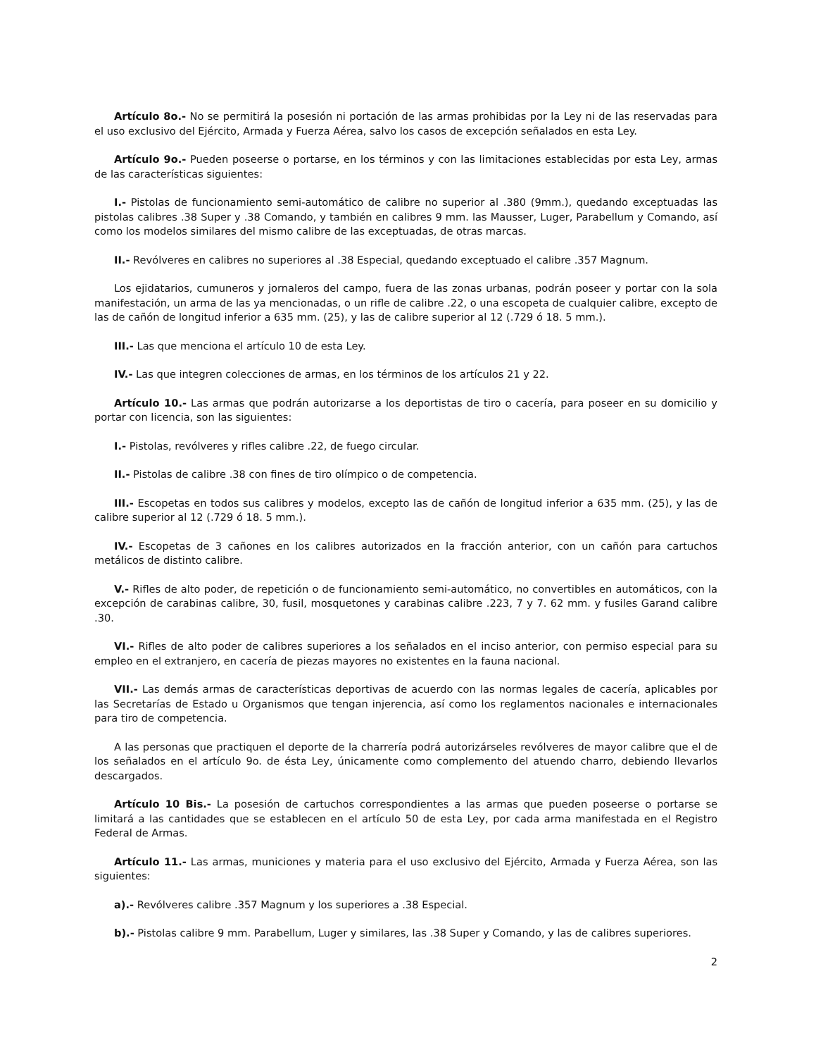Artículo 8o.- No se permitirá la posesión ni portación de las armas prohibidas por la Ley ni de las reservadas para el uso exclusivo del Ejército, Armada y Fuerza Aérea, salvo los casos de excepción señalados en esta Ley.
Artículo 9o.- Pueden poseerse o portarse, en los términos y con las limitaciones establecidas por esta Ley, armas de las características siguientes:
I.- Pistolas de funcionamiento semi-automático de calibre no superior al .380 (9mm.), quedando exceptuadas las pistolas calibres .38 Super y .38 Comando, y también en calibres 9 mm. las Mausser, Luger, Parabellum y Comando, así como los modelos similares del mismo calibre de las exceptuadas, de otras marcas.
II.- Revólveres en calibres no superiores al .38 Especial, quedando exceptuado el calibre .357 Magnum.
Los ejidatarios, cumuneros y jornaleros del campo, fuera de las zonas urbanas, podrán poseer y portar con la sola manifestación, un arma de las ya mencionadas, o un rifle de calibre .22, o una escopeta de cualquier calibre, excepto de las de cañón de longitud inferior a 635 mm. (25), y las de calibre superior al 12 (.729 ó 18. 5 mm.).
III.- Las que menciona el artículo 10 de esta Ley.
IV.- Las que integren colecciones de armas, en los términos de los artículos 21 y 22.
Artículo 10.- Las armas que podrán autorizarse a los deportistas de tiro o cacería, para poseer en su domicilio y portar con licencia, son las siguientes:
I.- Pistolas, revólveres y rifles calibre .22, de fuego circular.
II.- Pistolas de calibre .38 con fines de tiro olímpico o de competencia.
III.- Escopetas en todos sus calibres y modelos, excepto las de cañón de longitud inferior a 635 mm. (25), y las de calibre superior al 12 (.729 ó 18. 5 mm.).
IV.- Escopetas de 3 cañones en los calibres autorizados en la fracción anterior, con un cañón para cartuchos metálicos de distinto calibre.
V.- Rifles de alto poder, de repetición o de funcionamiento semi-automático, no convertibles en automáticos, con la excepción de carabinas calibre, 30, fusil, mosquetones y carabinas calibre .223, 7 y 7. 62 mm. y fusiles Garand calibre .30.
VI.- Rifles de alto poder de calibres superiores a los señalados en el inciso anterior, con permiso especial para su empleo en el extranjero, en cacería de piezas mayores no existentes en la fauna nacional.
VII.- Las demás armas de características deportivas de acuerdo con las normas legales de cacería, aplicables por las Secretarías de Estado u Organismos que tengan injerencia, así como los reglamentos nacionales e internacionales para tiro de competencia.
A las personas que practiquen el deporte de la charrería podrá autorizárseles revólveres de mayor calibre que el de los señalados en el artículo 9o. de ésta Ley, únicamente como complemento del atuendo charro, debiendo llevarlos descargados.
Artículo 10 Bis.- La posesión de cartuchos correspondientes a las armas que pueden poseerse o portarse se limitará a las cantidades que se establecen en el artículo 50 de esta Ley, por cada arma manifestada en el Registro Federal de Armas.
Artículo 11.- Las armas, municiones y materia para el uso exclusivo del Ejército, Armada y Fuerza Aérea, son las siguientes:
a).- Revólveres calibre .357 Magnum y los superiores a .38 Especial.
b).- Pistolas calibre 9 mm. Parabellum, Luger y similares, las .38 Super y Comando, y las de calibres superiores.
2